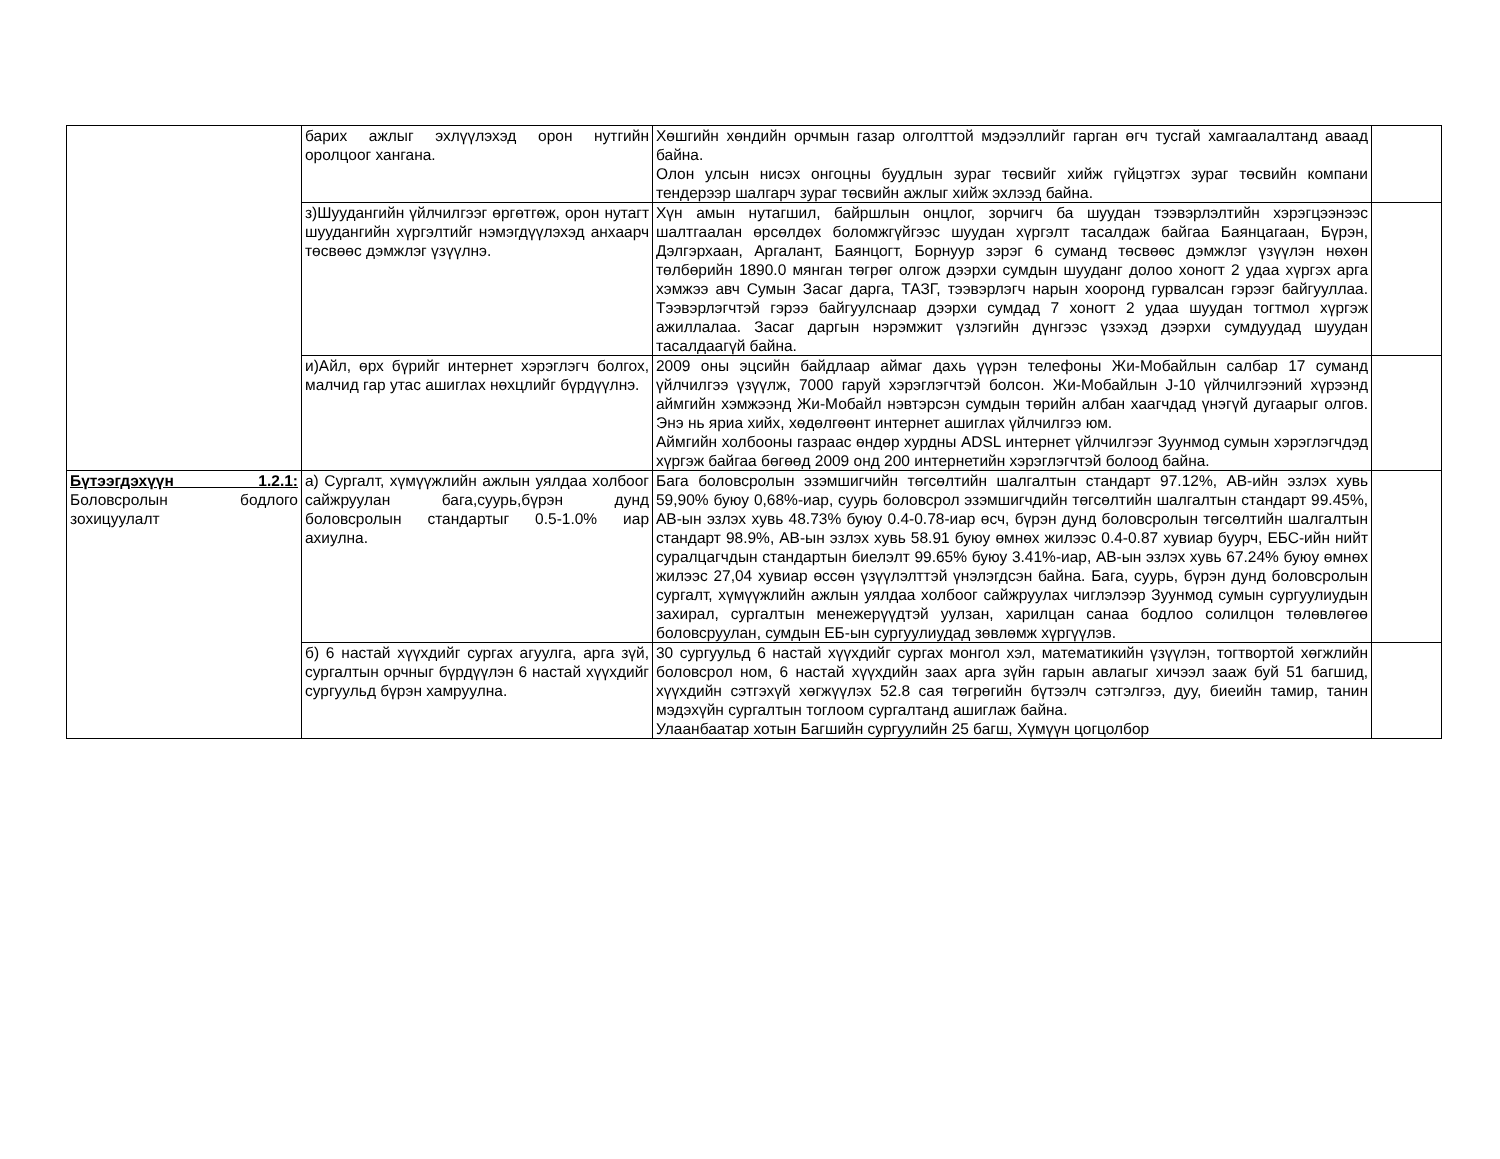| | барих ажлыг эхлүүлэхэд орон нутгийн оролцоог хангана. | Хөшгийн хөндийн орчмын газар олголттой мэдээллийг гарган өгч тусгай хамгаалалтанд аваад байна. Олон улсын нисэх онгоцны буудлын зураг төсвийг хийж гүйцэтгэх зураг төсвийн компани тендерээр шалгарч зураг төсвийн ажлыг хийж эхлээд байна. | |
| | з)Шуудангийн үйлчилгээг өргөтгөж, орон нутагт шуудангийн хүргэлтийг нэмэгдүүлэхэд анхаарч төсвөөс дэмжлэг үзүүлнэ. | Хүн амын нутагшил, байршлын онцлог, зорчигч ба шуудан тээвэрлэлтийн хэрэгцээнээс шалтгаалан өрсөлдөх боломжгүйгээс шуудан хүргэлт тасалдаж байгаа Баянцагаан, Бүрэн, Дэлгэрхаан, Аргалант, Баянцогт, Борнуур зэрэг 6 суманд төсвөөс дэмжлэг үзүүлэн нөхөн төлбөрийн 1890.0 мянган төгрөг олгож дээрхи сумдын шууданг долоо хоногт 2 удаа хүргэх арга хэмжээ авч Сумын Засаг дарга, ТАЗГ, тээвэрлэгч нарын хооронд гурвалсан гэрээг байгууллаа. Тээвэрлэгчтэй гэрээ байгуулснаар дээрхи сумдад 7 хоногт 2 удаа шуудан тогтмол хүргэж ажиллалаа. Засаг даргын нэрэмжит үзлэгийн дүнгээс үзэхэд дээрхи сумдуудад шуудан тасалдаагүй байна. | |
| | и)Айл, өрх бүрийг интернет хэрэглэгч болгох, малчид гар утас ашиглах нөхцлийг бүрдүүлнэ. | 2009 оны эцсийн байдлаар аймаг дахь үүрэн телефоны Жи-Мобайлын салбар 17 суманд үйлчилгээ үзүүлж, 7000 гаруй хэрэглэгчтэй болсон. Жи-Мобайлын J-10 үйлчилгээний хүрээнд аймгийн хэмжээнд Жи-Мобайл нэвтэрсэн сумдын төрийн албан хаагчдад үнэгүй дугаарыг олгов. Энэ нь яриа хийх, хөдөлгөөнт интернет ашиглах үйлчилгээ юм. Аймгийн холбооны газраас өндөр хурдны ADSL интернет үйлчилгээг Зуунмод сумын хэрэглэгчдэд хүргэж байгаа бөгөөд 2009 онд 200 интернетийн хэрэглэгчтэй болоод байна. | |
| Бүтээгдэхүүн 1.2.1: Боловсролын бодлого зохицуулалт | а) Сургалт, хүмүүжлийн ажлын уялдаа холбоог сайжруулан бага,суурь,бүрэн дунд боловсролын стандартыг 0.5-1.0% иар ахиулна. | Бага боловсролын эзэмшигчийн төгсөлтийн шалгалтын стандарт 97.12%, АВ-ийн эзлэх хувь 59,90% буюу 0,68%-иар, суурь боловсрол эзэмшигчдийн төгсөлтийн шалгалтын стандарт 99.45%, АВ-ын эзлэх хувь 48.73% буюу 0.4-0.78-иар өсч, бүрэн дунд боловсролын төгсөлтийн шалгалтын стандарт 98.9%, АВ-ын эзлэх хувь 58.91 буюу өмнөх жилээс 0.4-0.87 хувиар буурч, ЕБС-ийн нийт суралцагчдын стандартын биелэлт 99.65% буюу 3.41%-иар, АВ-ын эзлэх хувь 67.24% буюу өмнөх жилээс 27,04 хувиар өссөн үзүүлэлттэй үнэлэгдсэн байна. Бага, суурь, бүрэн дунд боловсролын сургалт, хүмүүжлийн ажлын уялдаа холбоог сайжруулах чиглэлээр Зуунмод сумын сургуулиудын захирал, сургалтын менежерүүдтэй уулзан, харилцан санаа бодлоо солилцон төлөвлөгөө боловсруулан, сумдын ЕБ-ын сургуулиудад зөвлөмж хүргүүлэв. | |
| | б) 6 настай хүүхдийг сургах агуулга, арга зүй, сургалтын орчныг бүрдүүлэн 6 настай хүүхдийг сургуульд бүрэн хамруулна. | 30 сургуульд 6 настай хүүхдийг сургах монгол хэл, математикийн үзүүлэн, тогтвортой хөгжлийн боловсрол ном, 6 настай хүүхдийн заах арга зүйн гарын авлагыг хичээл зааж буй 51 багшид, хүүхдийн сэтгэхүй хөгжүүлэх 52.8 сая төгрөгийн бүтээлч сэтгэлгээ, дуу, биеийн тамир, танин мэдэхүйн сургалтын тоглоом сургалтанд ашиглаж байна. Улаанбаатар хотын Багшийн сургуулийн 25 багш, Хүмүүн цогцолбор | |